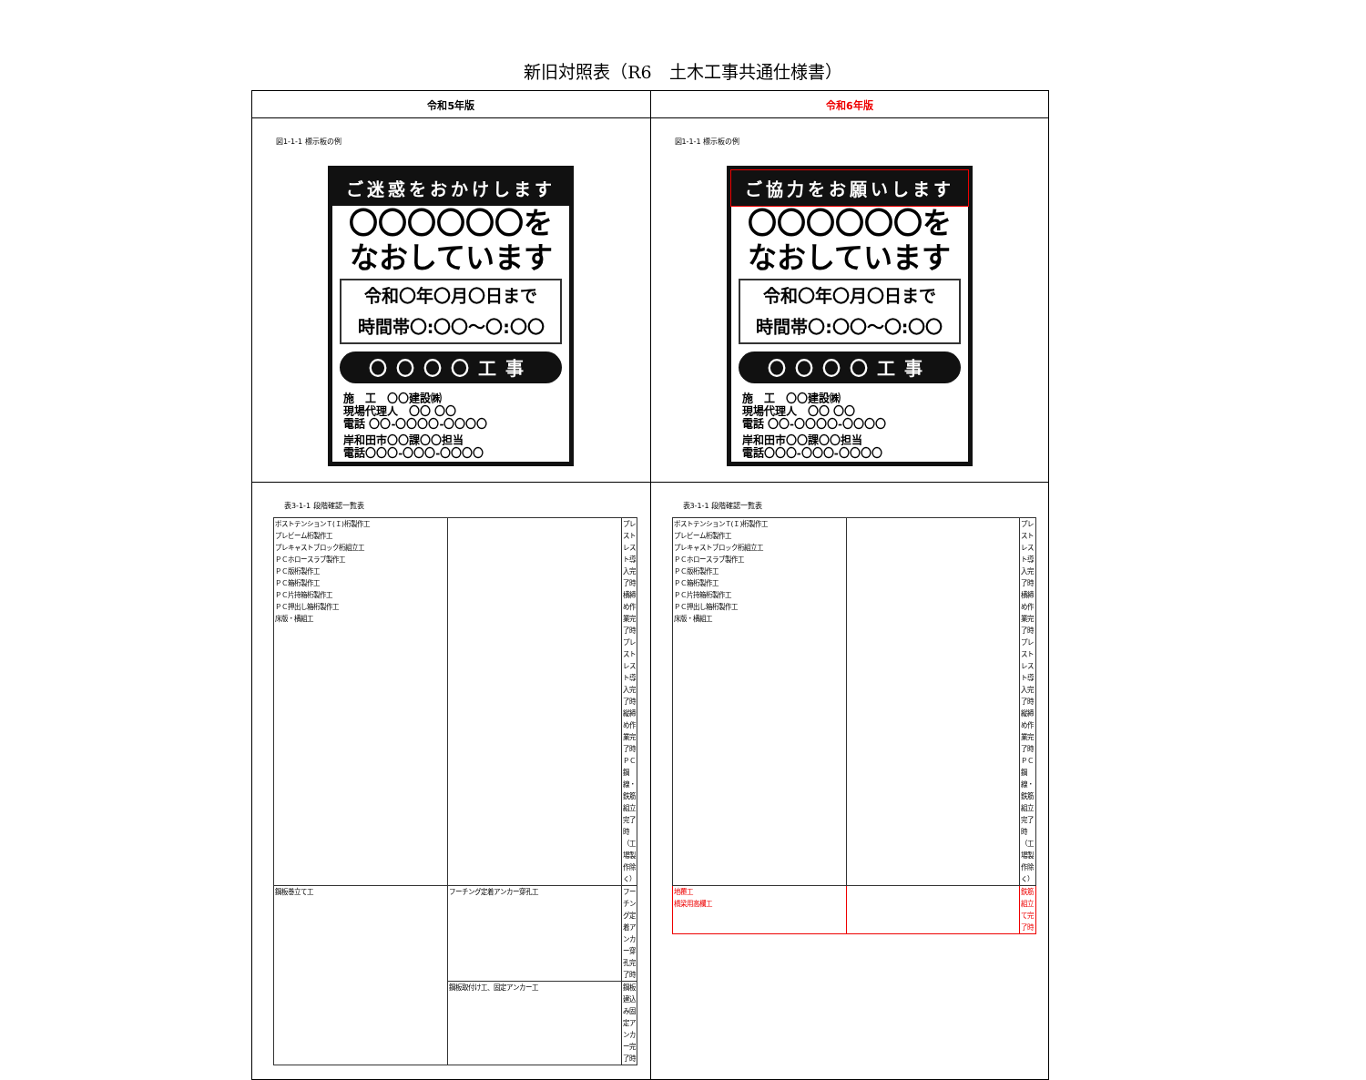新旧対照表（R6　土木工事共通仕様書）
| 令和5年版 | 令和6年版 |
| --- | --- |
| 図1-1-1 標示板の例 ご迷惑をおかけします 〇〇〇〇〇〇を なおしています 令和〇年〇月〇日まで 時間帯〇:〇〇～〇:〇〇 〇〇〇〇工事 施 工 〇〇建設㈱ 現場代理人 〇〇 〇〇 電話 〇〇-〇〇〇〇-〇〇〇〇 岸和田市〇〇課〇〇担当 電話〇〇〇-〇〇〇-〇〇〇〇 | 図1-1-1 標示板の例 ご協力をお願いします 〇〇〇〇〇〇を なおしています 令和〇年〇月〇日まで 時間帯〇:〇〇～〇:〇〇 〇〇〇〇工事 施 工 〇〇建設㈱ 現場代理人 〇〇 〇〇 電話 〇〇-〇〇〇〇-〇〇〇〇 岸和田市〇〇課〇〇担当 電話〇〇〇-〇〇〇-〇〇〇〇 |
| 表3-1-1 段階確認一覧表 / ポストテンションＴ(Ｉ)桁製作工 プレビーム桁製作工 プレキャストブロック桁組立工 ＰＣホロースラブ製作工 ＰＣ版桁製作工 ＰＣ箱桁製作工 ＰＣ片持箱桁製作工 ＰＣ押出し箱桁製作工 床版・横組工 / / プレストレスト導入完了時 横締め作業完了時 プレストレスト導入完了時 縦締め作業完了時 ＰＣ鋼線・鉄筋組立完了時 （工場製作除く） / / 鋼板巻立て工 / フーチング定着アンカー穿孔工 / フーチング定着アンカー穿孔完了時 / / / 鋼板取付け工、固定アンカー工 / 鋼板建込み固定アンカー完了時 / | 表3-1-1 段階確認一覧表 / ポストテンションＴ(Ｉ)桁製作工 プレビーム桁製作工 プレキャストブロック桁組立工 ＰＣホロースラブ製作工 ＰＣ版桁製作工 ＰＣ箱桁製作工 ＰＣ片持箱桁製作工 ＰＣ押出し箱桁製作工 床版・横組工 / / プレストレスト導入完了時 横締め作業完了時 プレストレスト導入完了時 縦締め作業完了時 ＰＣ鋼線・鉄筋組立完了時 （工場製作除く） / / 地覆工 橋梁用高欄工 / / 鉄筋組立て完了時 / |